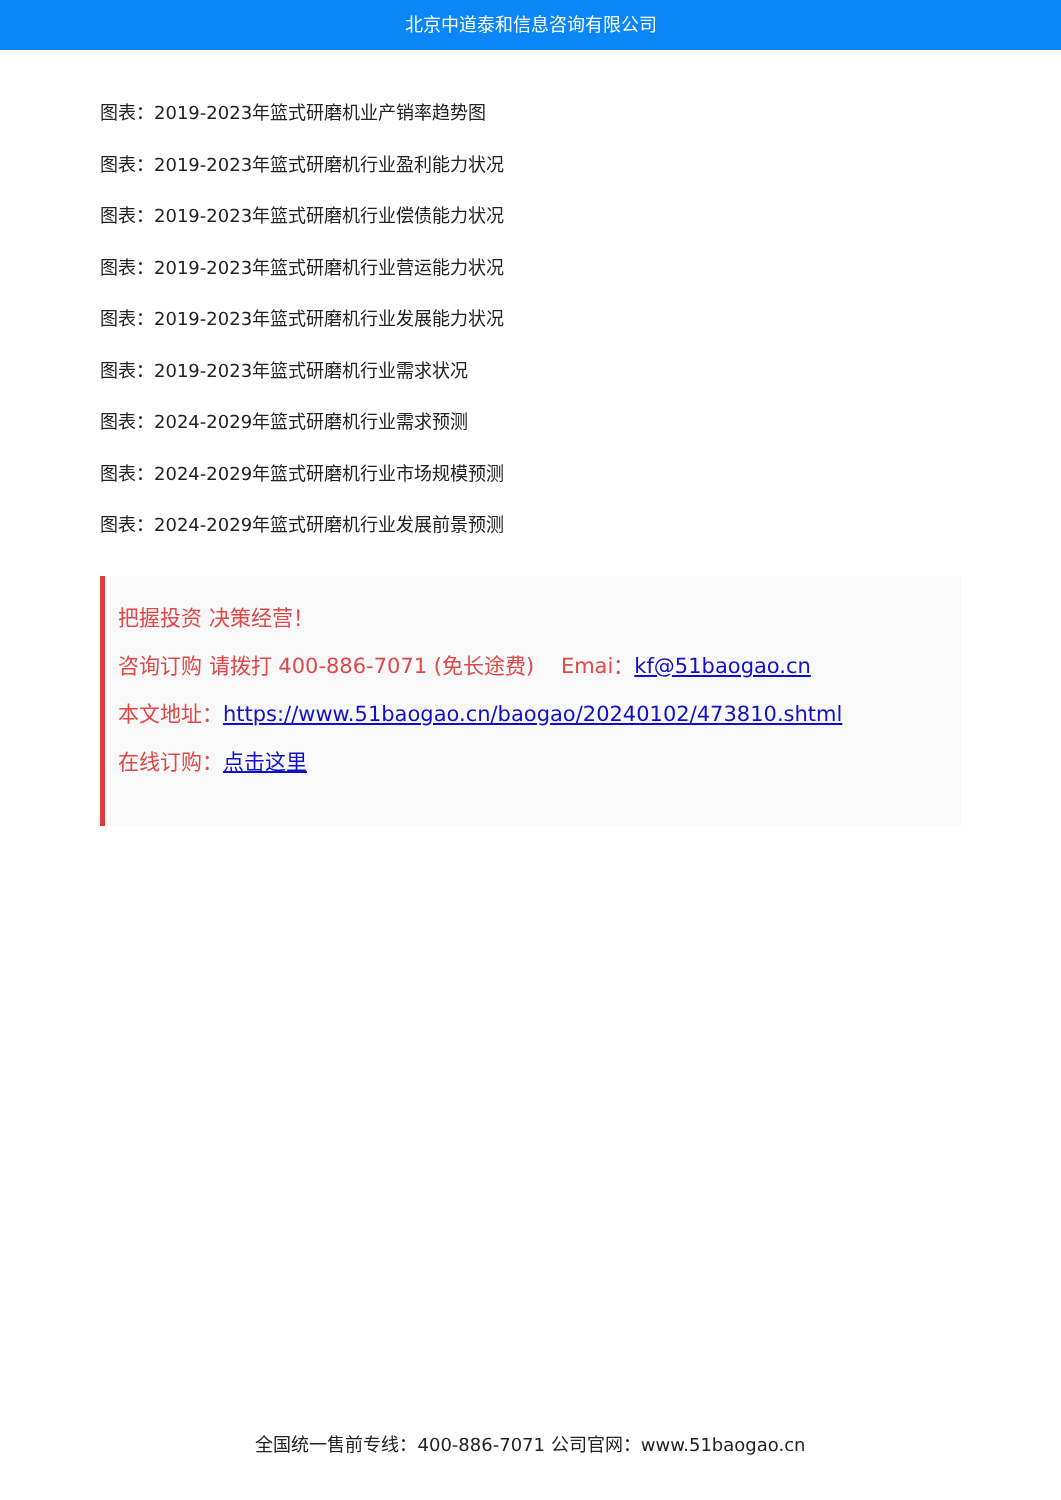北京中道泰和信息咨询有限公司
图表：2019-2023年篮式研磨机业产销率趋势图
图表：2019-2023年篮式研磨机行业盈利能力状况
图表：2019-2023年篮式研磨机行业偿债能力状况
图表：2019-2023年篮式研磨机行业营运能力状况
图表：2019-2023年篮式研磨机行业发展能力状况
图表：2019-2023年篮式研磨机行业需求状况
图表：2024-2029年篮式研磨机行业需求预测
图表：2024-2029年篮式研磨机行业市场规模预测
图表：2024-2029年篮式研磨机行业发展前景预测
把握投资 决策经营！
咨询订购 请拨打 400-886-7071 (免长途费) Emai：kf@51baogao.cn
本文地址：https://www.51baogao.cn/baogao/20240102/473810.shtml
在线订购：点击这里
全国统一售前专线：400-886-7071 公司官网：www.51baogao.cn